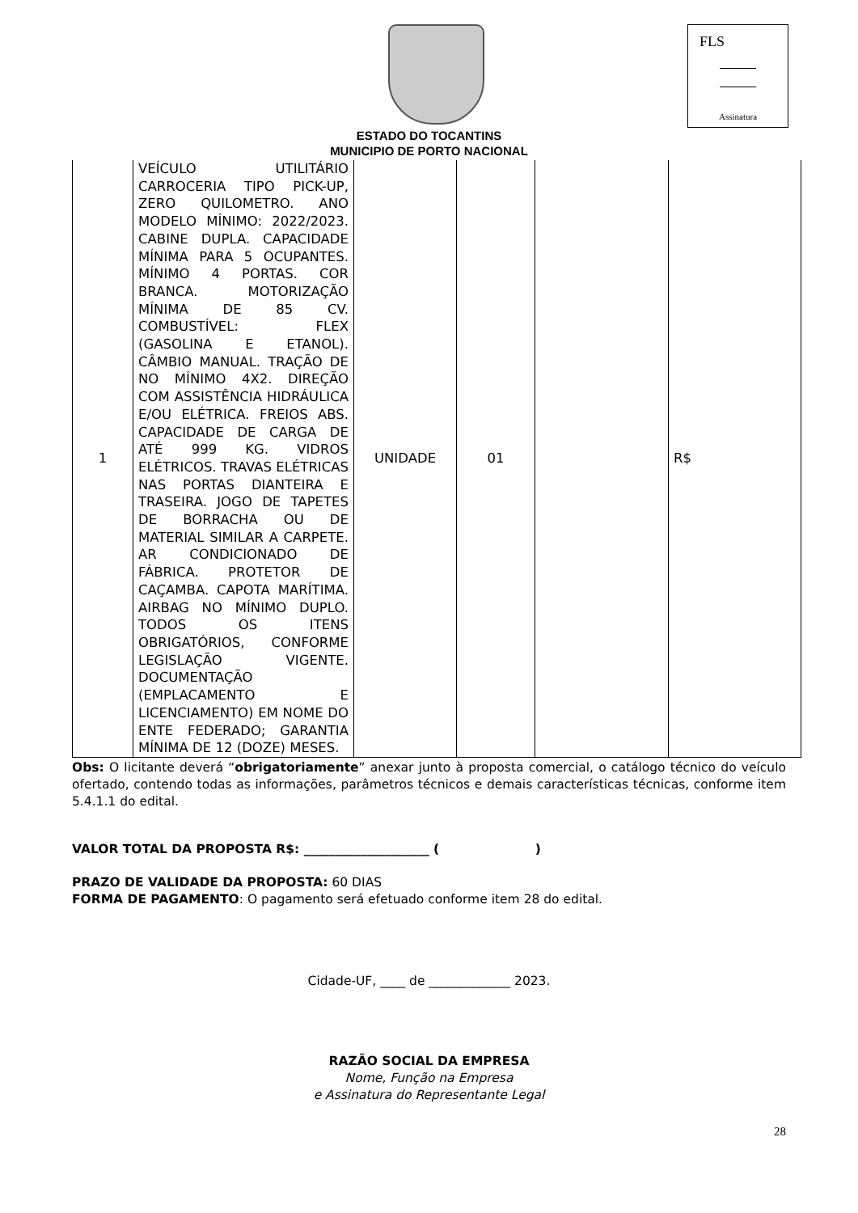FLS
Assinatura
ESTADO DO TOCANTINS
MUNICIPIO DE PORTO NACIONAL
| 1 | VEÍCULO UTILITÁRIO CARROCERIA TIPO PICK-UP, ZERO QUILOMETRO. ANO MODELO MÍNIMO: 2022/2023. CABINE DUPLA. CAPACIDADE MÍNIMA PARA 5 OCUPANTES. MÍNIMO 4 PORTAS. COR BRANCA. MOTORIZAÇÃO MÍNIMA DE 85 CV. COMBUSTÍVEL: FLEX (GASOLINA E ETANOL). CÂMBIO MANUAL. TRAÇÃO DE NO MÍNIMO 4X2. DIREÇÃO COM ASSISTÊNCIA HIDRÁULICA E/OU ELÉTRICA. FREIOS ABS. CAPACIDADE DE CARGA DE ATÉ 999 KG. VIDROS ELÉTRICOS. TRAVAS ELÉTRICAS NAS PORTAS DIANTEIRA E TRASEIRA. JOGO DE TAPETES DE BORRACHA OU DE MATERIAL SIMILAR A CARPETE. AR CONDICIONADO DE FÁBRICA. PROTETOR DE CAÇAMBA. CAPOTA MARÍTIMA. AIRBAG NO MÍNIMO DUPLO. TODOS OS ITENS OBRIGATÓRIOS, CONFORME LEGISLAÇÃO VIGENTE. DOCUMENTAÇÃO (EMPLACAMENTO E LICENCIAMENTO) EM NOME DO ENTE FEDERADO; GARANTIA MÍNIMA DE 12 (DOZE) MESES. | UNIDADE | 01 | | R$ |
Obs: O licitante deverá “obrigatoriamente” anexar junto à proposta comercial, o catálogo técnico do veículo ofertado, contendo todas as informações, parâmetros técnicos e demais características técnicas, conforme item 5.4.1.1 do edital.
VALOR TOTAL DA PROPOSTA R$: ____________________ ( )
PRAZO DE VALIDADE DA PROPOSTA: 60 DIAS
FORMA DE PAGAMENTO: O pagamento será efetuado conforme item 28 do edital.
Cidade-UF, ____ de _____________ 2023.
RAZÃO SOCIAL DA EMPRESA
Nome, Função na Empresa
e Assinatura do Representante Legal
28